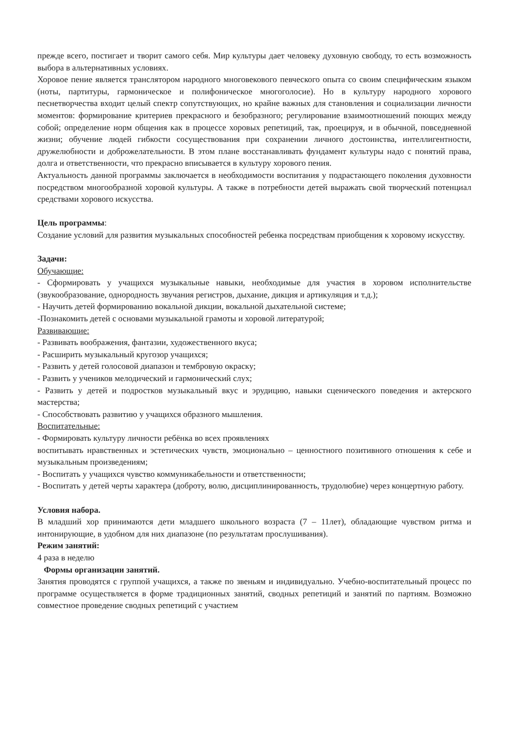прежде всего, постигает и творит самого себя. Мир культуры дает человеку духовную свободу, то есть возможность выбора в альтернативных условиях.
Хоровое пение является транслятором народного многовекового певческого опыта со своим специфическим языком (ноты, партитуры, гармоническое и полифоническое многоголосие). Но в культуру народного хорового песнетворчества входит целый спектр сопутствующих, но крайне важных для становления и социализации личности моментов: формирование критериев прекрасного и безобразного; регулирование взаимоотношений поющих между собой; определение норм общения как в процессе хоровых репетиций, так, проецируя, и в обычной, повседневной жизни; обучение людей гибкости сосуществования при сохранении личного достоинства, интеллигентности, дружелюбности и доброжелательности. В этом плане восстанавливать фундамент культуры надо с понятий права, долга и ответственности, что прекрасно вписывается в культуру хорового пения.
Актуальность данной программы заключается в необходимости воспитания у подрастающего поколения духовности посредством многообразной хоровой культуры. А также в потребности детей выражать свой творческий потенциал средствами хорового искусства.
Цель программы:
Создание условий для развития музыкальных способностей ребенка посредствам приобщения к хоровому искусству.
Задачи:
Обучающие:
- Сформировать у учащихся музыкальные навыки, необходимые для участия в хоровом исполнительстве (звукообразование, однородность звучания регистров, дыхание, дикция и артикуляция и т.д.);
- Научить детей формированию вокальной дикции, вокальной дыхательной системе;
-Познакомить детей с основами музыкальной грамоты и хоровой литературой;
Развивающие:
- Развивать воображения, фантазии, художественного вкуса;
- Расширить музыкальный кругозор учащихся;
- Развить у детей голосовой диапазон и тембровую окраску;
- Развить у учеников мелодический и гармонический слух;
- Развить у детей и подростков музыкальный вкус и эрудицию, навыки сценического поведения и актерского мастерства;
- Способствовать развитию у учащихся образного мышления.
Воспитательные:
- Формировать культуру личности ребёнка во всех проявлениях
воспитывать нравственных и эстетических чувств, эмоционально – ценностного позитивного отношения к себе и музыкальным произведениям;
- Воспитать у учащихся чувство коммуникабельности и ответственности;
- Воспитать у детей черты характера (доброту, волю, дисциплинированность, трудолюбие) через концертную работу.
Условия набора.
В младший хор принимаются дети младшего школьного возраста (7 – 11лет), обладающие чувством ритма и интонирующие, в удобном для них диапазоне (по результатам прослушивания).
Режим занятий:
4 раза в неделю
Формы организации занятий.
Занятия проводятся с группой учащихся, а также по звеньям и индивидуально. Учебно-воспитательный процесс по программе осуществляется в форме традиционных занятий, сводных репетиций и занятий по партиям. Возможно совместное проведение сводных репетиций с участием